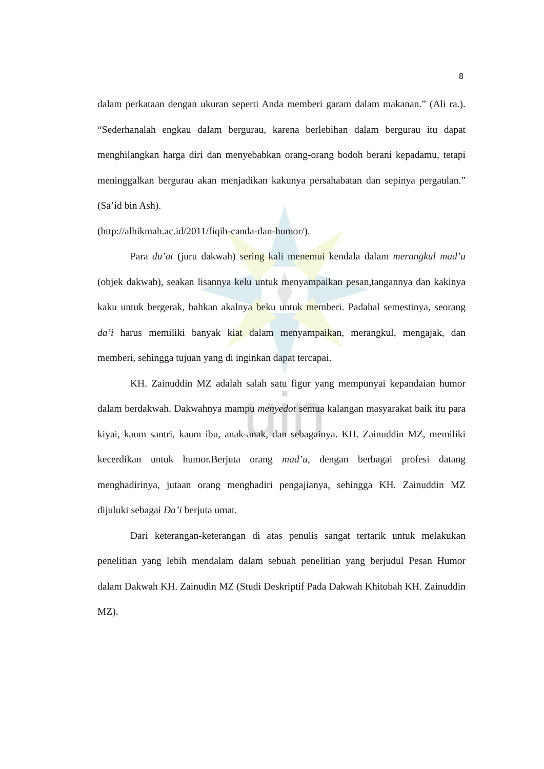uin
8
dalam perkataan dengan ukuran seperti Anda memberi garam dalam makanan.” (Ali ra.). “Sederhanalah engkau dalam bergurau, karena berlebihan dalam bergurau itu dapat menghilangkan harga diri dan menyebabkan orang-orang bodoh berani kepadamu, tetapi meninggalkan bergurau akan menjadikan kakunya persahabatan dan sepinya pergaulan.” (Sa’id bin Ash).
(http://alhikmah.ac.id/2011/fiqih-canda-dan-humor/).
Para du’at (juru dakwah) sering kali menemui kendala dalam merangkul mad’u (objek dakwah), seakan lisannya kelu untuk menyampaikan pesan,tangannya dan kakinya kaku untuk bergerak, bahkan akalnya beku untuk memberi. Padahal semestinya, seorang da’i harus memiliki banyak kiat dalam menyampaikan, merangkul, mengajak, dan memberi, sehingga tujuan yang di inginkan dapat tercapai.
KH. Zainuddin MZ adalah salah satu figur yang mempunyai kepandaian humor dalam berdakwah. Dakwahnya mampu menyedot semua kalangan masyarakat baik itu para kiyai, kaum santri, kaum ibu, anak-anak, dan sebagainya. KH. Zainuddin MZ, memiliki kecerdikan untuk humor.Berjuta orang mad’u, dengan berbagai profesi datang menghadirinya, jutaan orang menghadiri pengajianya, sehingga KH. Zainuddin MZ dijuluki sebagai Da’i berjuta umat.
Dari keterangan-keterangan di atas penulis sangat tertarik untuk melakukan penelitian yang lebih mendalam dalam sebuah penelitian yang berjudul Pesan Humor dalam Dakwah KH. Zainudin MZ (Studi Deskriptif Pada Dakwah Khitobah KH. Zainuddin MZ).